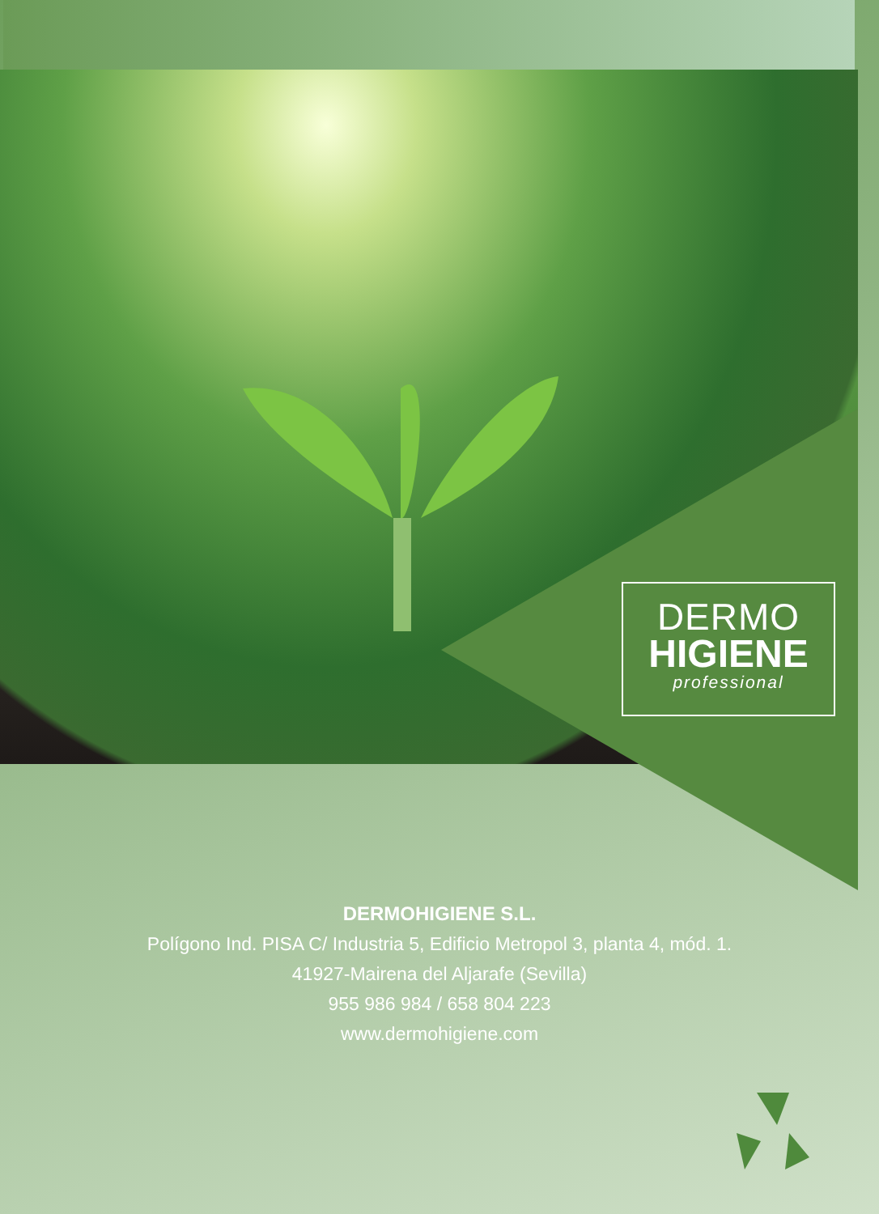DERMO
HIGIENE
professional
DERMOHIGIENE S.L.
Polígono Ind. PISA C/ Industria 5, Edificio Metropol 3, planta 4, mód. 1.
41927-Mairena del Aljarafe (Sevilla)
955 986 984 / 658 804 223
www.dermohigiene.com